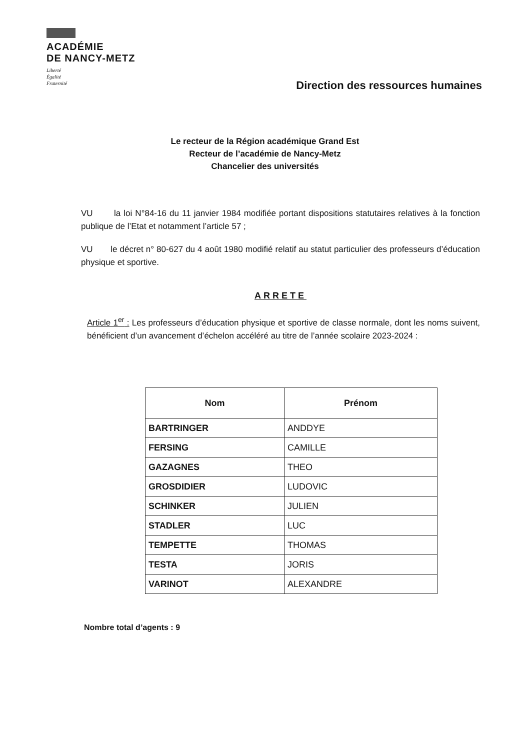ACADÉMIE
DE NANCY-METZ
Liberté
Égalité
Fraternité
Direction des ressources humaines
Le recteur de la Région académique Grand Est
Recteur de l’académie de Nancy-Metz
Chancelier des universités
VU la loi N°84-16 du 11 janvier 1984 modifiée portant dispositions statutaires relatives à la fonction publique de l’Etat et notamment l’article 57 ;
VU le décret n° 80-627 du 4 août 1980 modifié relatif au statut particulier des professeurs d’éducation physique et sportive.
ARRETE
Article 1<sup>er</sup> : Les professeurs d’éducation physique et sportive de classe normale, dont les noms suivent, bénéficient d’un avancement d’échelon accéléré au titre de l’année scolaire 2023-2024 :
| Nom | Prénom |
| --- | --- |
| BARTRINGER | ANDDYE |
| FERSING | CAMILLE |
| GAZAGNES | THEO |
| GROSDIDIER | LUDOVIC |
| SCHINKER | JULIEN |
| STADLER | LUC |
| TEMPETTE | THOMAS |
| TESTA | JORIS |
| VARINOT | ALEXANDRE |
Nombre total d’agents : 9